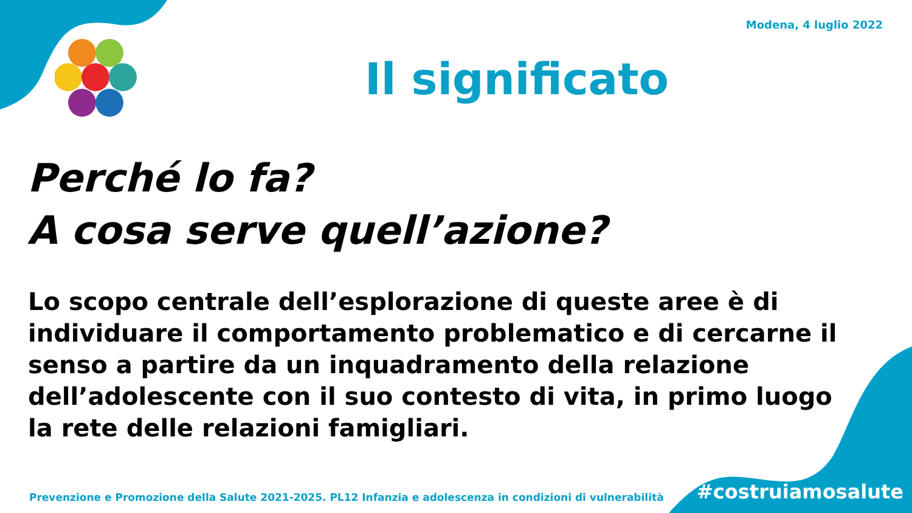Modena, 4 luglio 2022
Il significato
Perché lo fa?
A cosa serve quell’azione?
Lo scopo centrale dell’esplorazione di queste aree è di individuare il comportamento problematico e di cercarne il senso a partire da un inquadramento della relazione dell’adolescente con il suo contesto di vita, in primo luogo la rete delle relazioni famigliari.
Prevenzione e Promozione della Salute 2021-2025. PL12 Infanzia e adolescenza in condizioni di vulnerabilità
#costruiamosalute